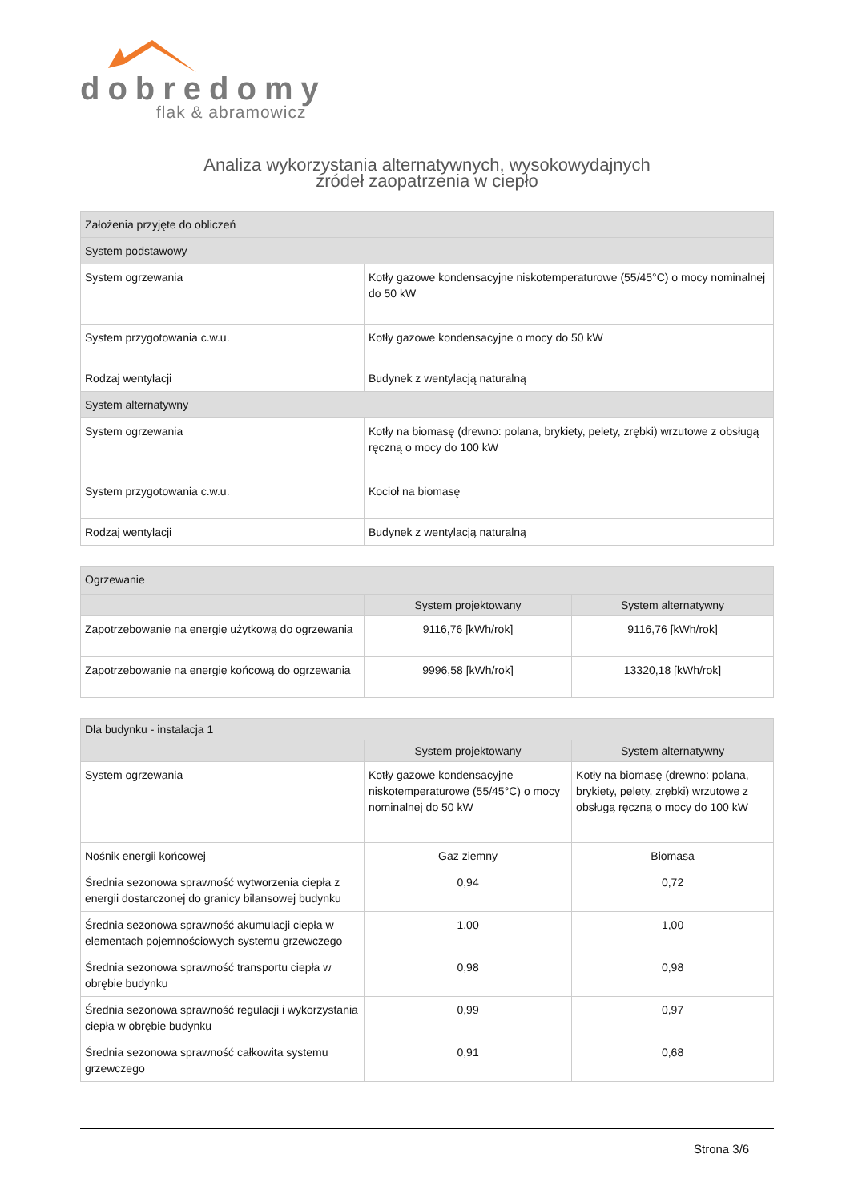dobredomy
flak & abramowicz
Analiza wykorzystania alternatywnych, wysokowydajnych
źródeł zaopatrzenia w ciepło
| Założenia przyjęte do obliczeń | |
| --- | --- |
| System podstawowy | |
| System ogrzewania | Kotły gazowe kondensacyjne niskotemperaturowe (55/45°C) o mocy nominalnej do 50 kW |
| System przygotowania c.w.u. | Kotły gazowe kondensacyjne o mocy do 50 kW |
| Rodzaj wentylacji | Budynek z wentylacją naturalną |
| System alternatywny | |
| System ogrzewania | Kotły na biomasę (drewno: polana, brykiety, pelety, zrębki) wrzutowe z obsługą ręczną o mocy do 100 kW |
| System przygotowania c.w.u. | Kocioł na biomasę |
| Rodzaj wentylacji | Budynek z wentylacją naturalną |
| Ogrzewanie | | |
| --- | --- | --- |
| | System projektowany | System alternatywny |
| Zapotrzebowanie na energię użytkową do ogrzewania | 9116,76 [kWh/rok] | 9116,76 [kWh/rok] |
| Zapotrzebowanie na energię końcową do ogrzewania | 9996,58 [kWh/rok] | 13320,18 [kWh/rok] |
| Dla budynku - instalacja 1 | | |
| --- | --- | --- |
| | System projektowany | System alternatywny |
| System ogrzewania | Kotły gazowe kondensacyjne niskotemperaturowe (55/45°C) o mocy nominalnej do 50 kW | Kotły na biomasę (drewno: polana, brykiety, pelety, zrębki) wrzutowe z obsługą ręczną o mocy do 100 kW |
| Nośnik energii końcowej | Gaz ziemny | Biomasa |
| Średnia sezonowa sprawność wytworzenia ciepła z energii dostarczonej do granicy bilansowej budynku | 0,94 | 0,72 |
| Średnia sezonowa sprawność akumulacji ciepła w elementach pojemnościowych systemu grzewczego | 1,00 | 1,00 |
| Średnia sezonowa sprawność transportu ciepła w obrębie budynku | 0,98 | 0,98 |
| Średnia sezonowa sprawność regulacji i wykorzystania ciepła w obrębie budynku | 0,99 | 0,97 |
| Średnia sezonowa sprawność całkowita systemu grzewczego | 0,91 | 0,68 |
Strona 3/6